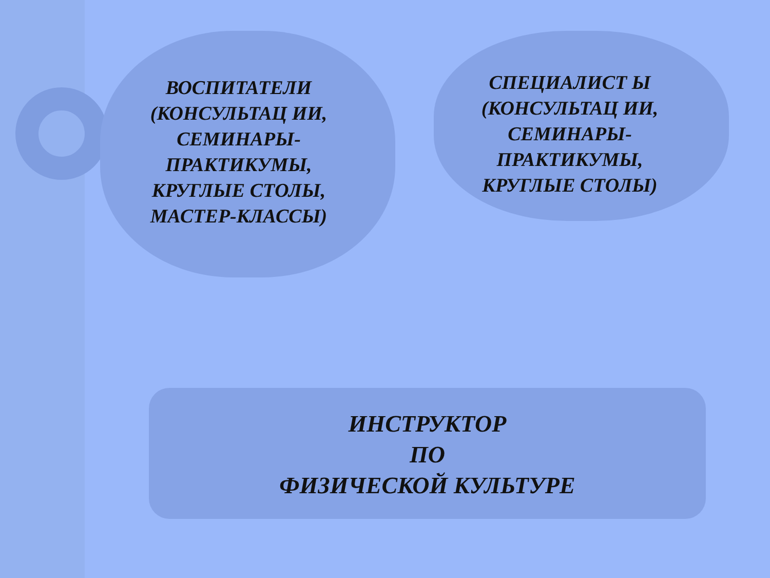ВОСПИТАТЕЛИ (КОНСУЛЬТАЦ ИИ, СЕМИНАРЫ-ПРАКТИКУМЫ, КРУГЛЫЕ СТОЛЫ, МАСТЕР-КЛАССЫ)
СПЕЦИАЛИСТ Ы (КОНСУЛЬТАЦ ИИ, СЕМИНАРЫ-ПРАКТИКУМЫ, КРУГЛЫЕ СТОЛЫ)
ИНСТРУКТОР
ПО
ФИЗИЧЕСКОЙ КУЛЬТУРЕ